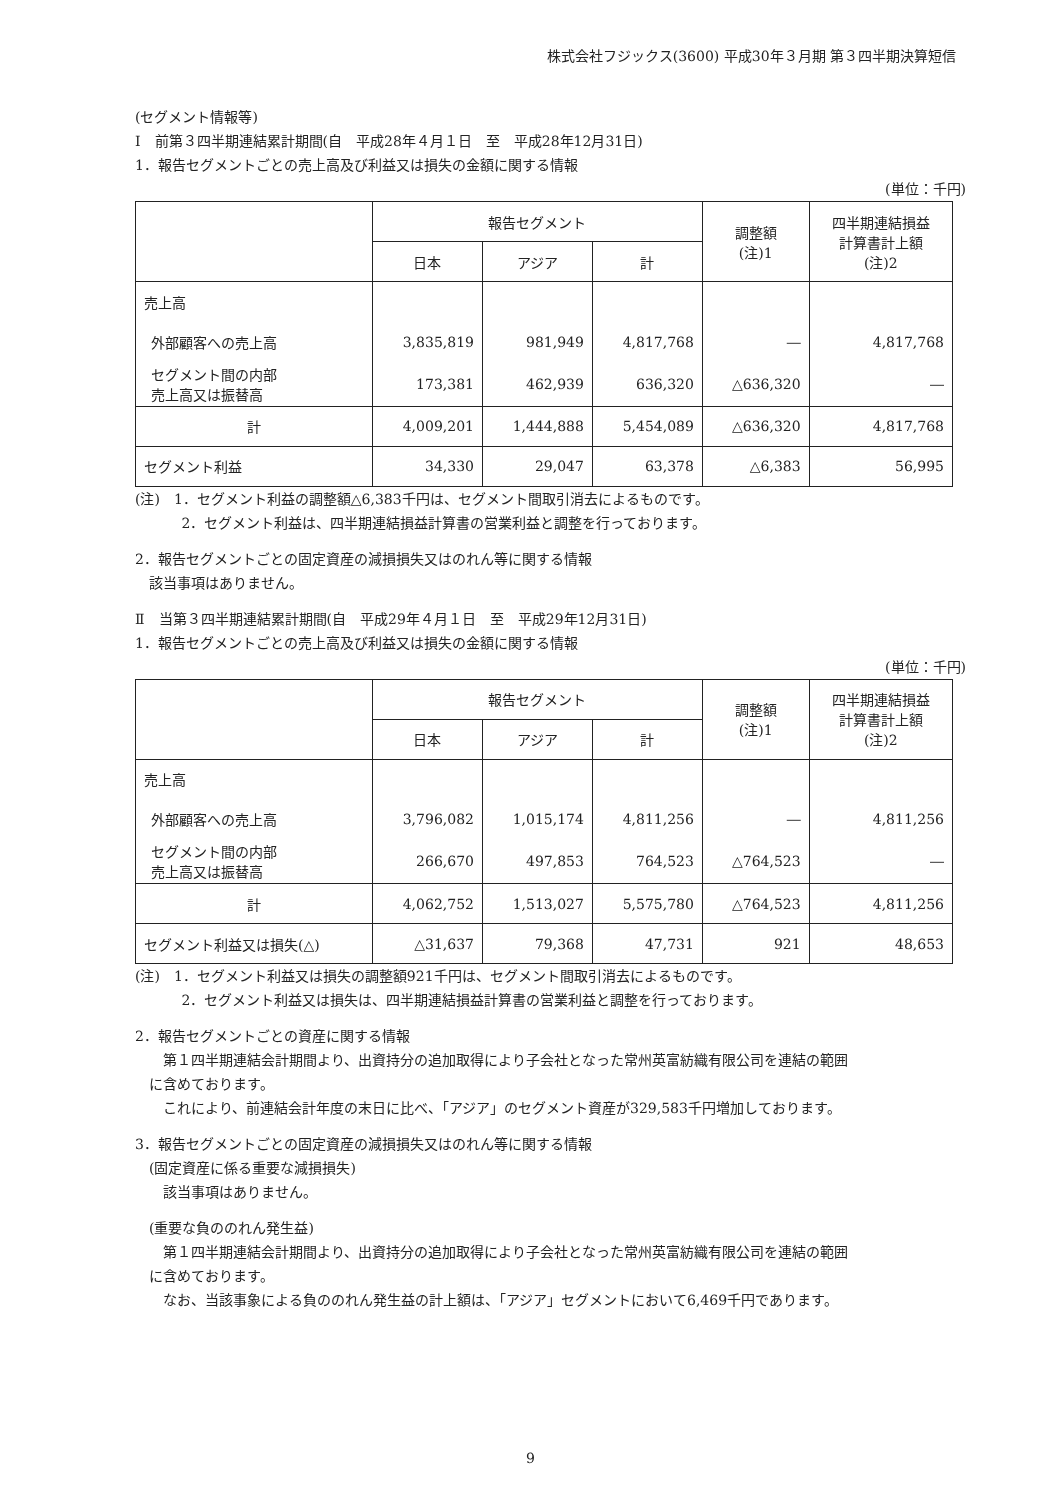株式会社フジックス(3600) 平成30年３月期 第３四半期決算短信
(セグメント情報等)
Ⅰ　前第３四半期連結累計期間(自　平成28年４月１日　至　平成28年12月31日)
1．報告セグメントごとの売上高及び利益又は損失の金額に関する情報
(単位：千円)
| | 報告セグメント | | | 調整額 (注)1 | 四半期連結損益 計算書計上額 (注)2 |
| | 日本 | アジア | 計 | | |
| 売上高 | | | | | |
| 外部顧客への売上高 | 3,835,819 | 981,949 | 4,817,768 | ― | 4,817,768 |
| セグメント間の内部 売上高又は振替高 | 173,381 | 462,939 | 636,320 | △636,320 | ― |
| 計 | 4,009,201 | 1,444,888 | 5,454,089 | △636,320 | 4,817,768 |
| セグメント利益 | 34,330 | 29,047 | 63,378 | △6,383 | 56,995 |
(注)　1．セグメント利益の調整額△6,383千円は、セグメント間取引消去によるものです。
　　　 2．セグメント利益は、四半期連結損益計算書の営業利益と調整を行っております。
2．報告セグメントごとの固定資産の減損損失又はのれん等に関する情報
　該当事項はありません。
Ⅱ　当第３四半期連結累計期間(自　平成29年４月１日　至　平成29年12月31日)
1．報告セグメントごとの売上高及び利益又は損失の金額に関する情報
(単位：千円)
| | 報告セグメント | | | 調整額 (注)1 | 四半期連結損益 計算書計上額 (注)2 |
| | 日本 | アジア | 計 | | |
| 売上高 | | | | | |
| 外部顧客への売上高 | 3,796,082 | 1,015,174 | 4,811,256 | ― | 4,811,256 |
| セグメント間の内部 売上高又は振替高 | 266,670 | 497,853 | 764,523 | △764,523 | ― |
| 計 | 4,062,752 | 1,513,027 | 5,575,780 | △764,523 | 4,811,256 |
| セグメント利益又は損失(△) | △31,637 | 79,368 | 47,731 | 921 | 48,653 |
(注)　1．セグメント利益又は損失の調整額921千円は、セグメント間取引消去によるものです。
　　　 2．セグメント利益又は損失は、四半期連結損益計算書の営業利益と調整を行っております。
2．報告セグメントごとの資産に関する情報
　　第１四半期連結会計期間より、出資持分の追加取得により子会社となった常州英富紡織有限公司を連結の範囲
　に含めております。
　　これにより、前連結会計年度の末日に比べ、「アジア」のセグメント資産が329,583千円増加しております。
3．報告セグメントごとの固定資産の減損損失又はのれん等に関する情報
　(固定資産に係る重要な減損損失)
　　該当事項はありません。
　(重要な負ののれん発生益)
　　第１四半期連結会計期間より、出資持分の追加取得により子会社となった常州英富紡織有限公司を連結の範囲
　に含めております。
　　なお、当該事象による負ののれん発生益の計上額は、「アジア」セグメントにおいて6,469千円であります。
9